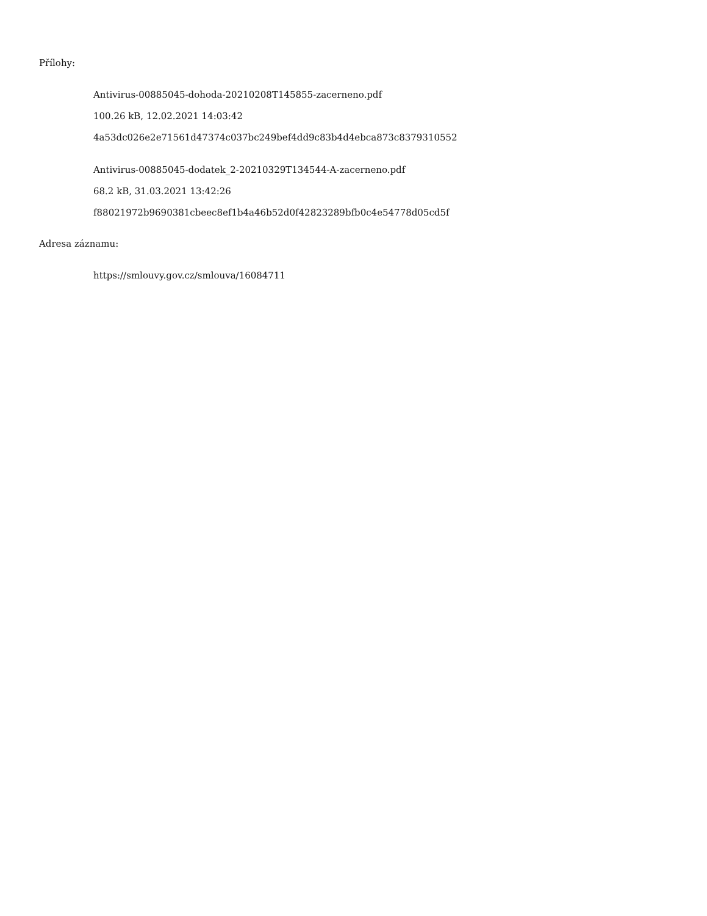Přílohy:
Antivirus-00885045-dohoda-20210208T145855-zacerneno.pdf
100.26 kB, 12.02.2021 14:03:42
4a53dc026e2e71561d47374c037bc249bef4dd9c83b4d4ebca873c8379310552
Antivirus-00885045-dodatek_2-20210329T134544-A-zacerneno.pdf
68.2 kB, 31.03.2021 13:42:26
f88021972b9690381cbeec8ef1b4a46b52d0f42823289bfb0c4e54778d05cd5f
Adresa záznamu:
https://smlouvy.gov.cz/smlouva/16084711